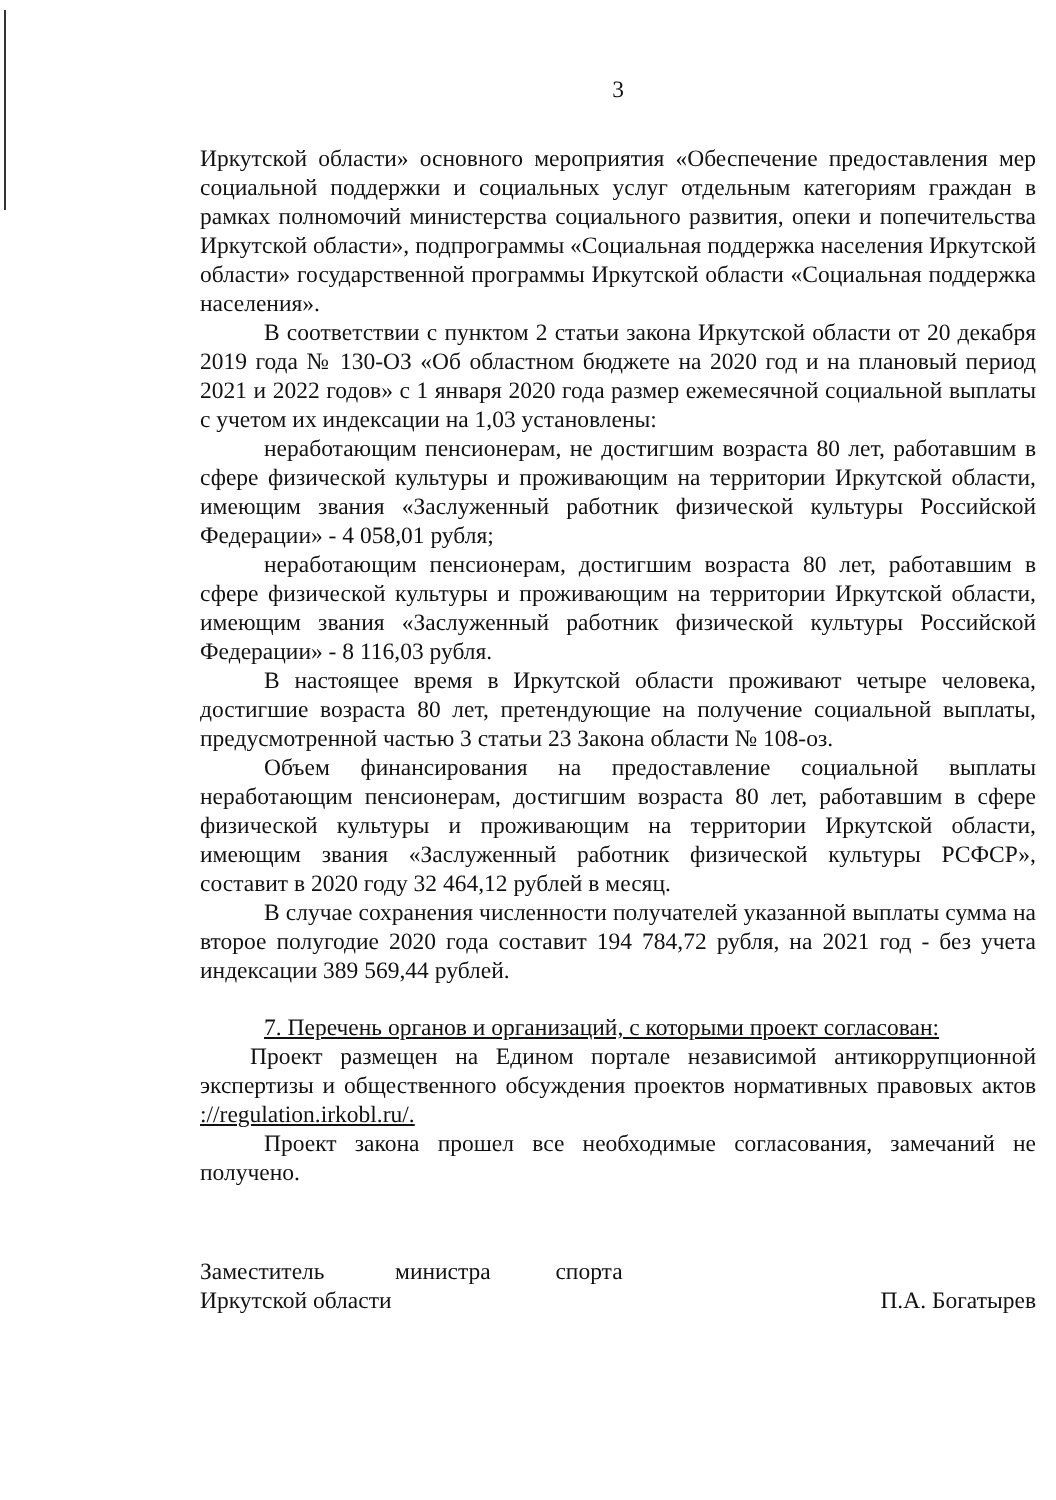3
Иркутской области» основного мероприятия «Обеспечение предоставления мер социальной поддержки и социальных услуг отдельным категориям граждан в рамках полномочий министерства социального развития, опеки и попечительства Иркутской области», подпрограммы «Социальная поддержка населения Иркутской области» государственной программы Иркутской области «Социальная поддержка населения».
В соответствии с пунктом 2 статьи закона Иркутской области от 20 декабря 2019 года № 130-ОЗ «Об областном бюджете на 2020 год и на плановый период 2021 и 2022 годов» с 1 января 2020 года размер ежемесячной социальной выплаты с учетом их индексации на 1,03 установлены:
неработающим пенсионерам, не достигшим возраста 80 лет, работавшим в сфере физической культуры и проживающим на территории Иркутской области, имеющим звания «Заслуженный работник физической культуры Российской Федерации» - 4 058,01 рубля;
неработающим пенсионерам, достигшим возраста 80 лет, работавшим в сфере физической культуры и проживающим на территории Иркутской области, имеющим звания «Заслуженный работник физической культуры Российской Федерации» - 8 116,03 рубля.
В настоящее время в Иркутской области проживают четыре человека, достигшие возраста 80 лет, претендующие на получение социальной выплаты, предусмотренной частью 3 статьи 23 Закона области № 108-оз.
Объем финансирования на предоставление социальной выплаты неработающим пенсионерам, достигшим возраста 80 лет, работавшим в сфере физической культуры и проживающим на территории Иркутской области, имеющим звания «Заслуженный работник физической культуры РСФСР», составит в 2020 году 32 464,12 рублей в месяц.
В случае сохранения численности получателей указанной выплаты сумма на второе полугодие 2020 года составит 194 784,72 рубля, на 2021 год - без учета индексации 389 569,44 рублей.
7. Перечень органов и организаций, с которыми проект согласован:
Проект размещен на Едином портале независимой антикоррупционной экспертизы и общественного обсуждения проектов нормативных правовых актов ://regulation.irkobl.ru/.
Проект закона прошел все необходимые согласования, замечаний не получено.
Заместитель министра спорта
Иркутской области
П.А. Богатырев